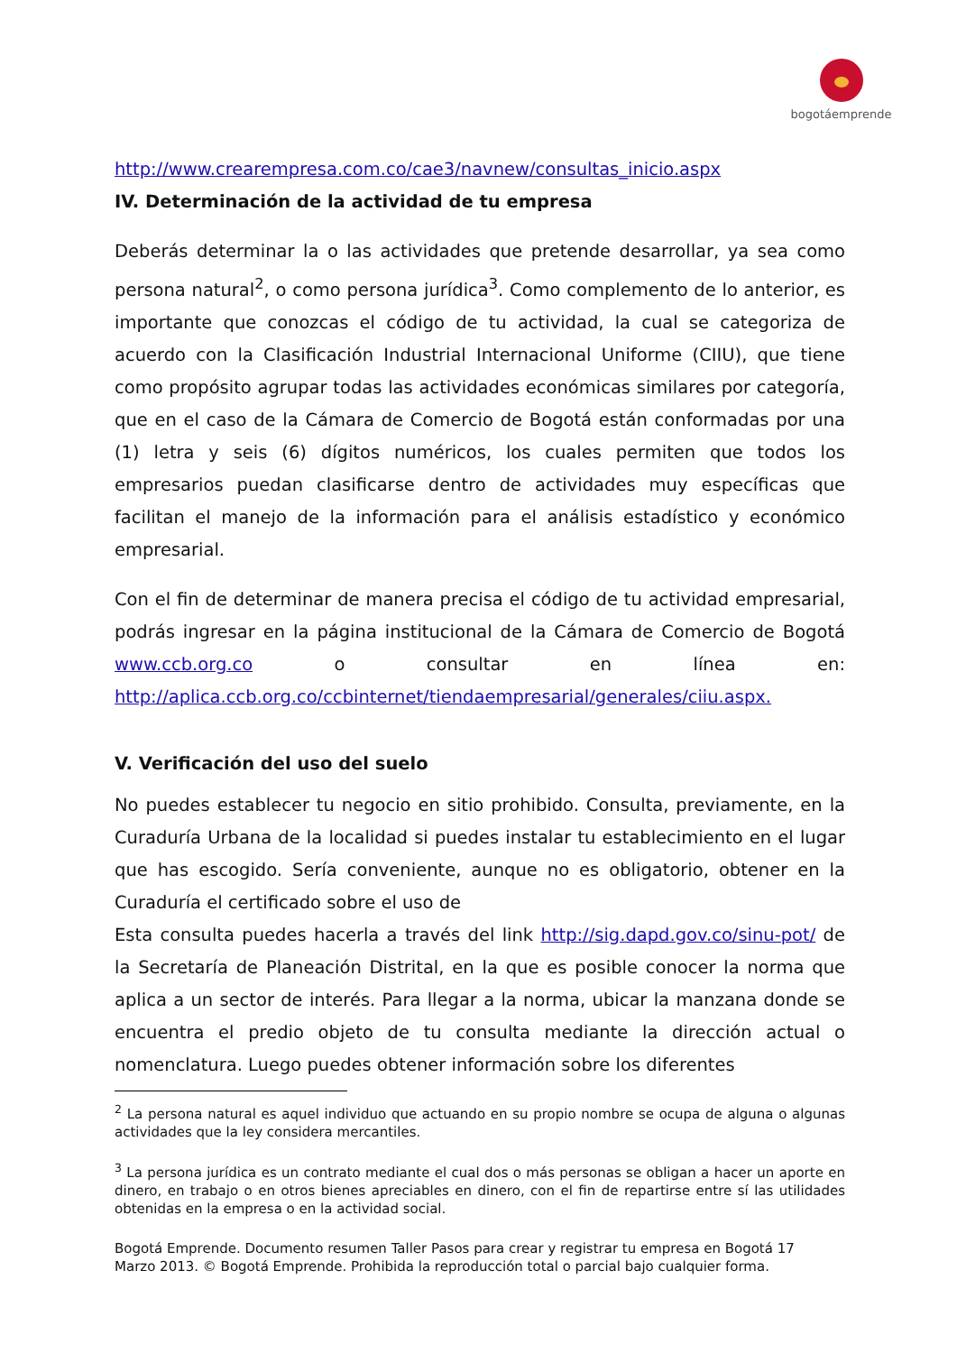bogotáemprende
http://www.crearempresa.com.co/cae3/navnew/consultas_inicio.aspx
IV. Determinación de la actividad de tu empresa
Deberás determinar la o las actividades que pretende desarrollar, ya sea como persona natural<sup>2</sup>, o como persona jurídica<sup>3</sup>. Como complemento de lo anterior, es importante que conozcas el código de tu actividad, la cual se categoriza de acuerdo con la Clasificación Industrial Internacional Uniforme (CIIU), que tiene como propósito agrupar todas las actividades económicas similares por categoría, que en el caso de la Cámara de Comercio de Bogotá están conformadas por una (1) letra y seis (6) dígitos numéricos, los cuales permiten que todos los empresarios puedan clasificarse dentro de actividades muy específicas que facilitan el manejo de la información para el análisis estadístico y económico empresarial.
Con el fin de determinar de manera precisa el código de tu actividad empresarial, podrás ingresar en la página institucional de la Cámara de Comercio de Bogotá www.ccb.org.co o consultar en línea en: http://aplica.ccb.org.co/ccbinternet/tiendaempresarial/generales/ciiu.aspx.
V. Verificación del uso del suelo
No puedes establecer tu negocio en sitio prohibido. Consulta, previamente, en la Curaduría Urbana de la localidad si puedes instalar tu establecimiento en el lugar que has escogido. Sería conveniente, aunque no es obligatorio, obtener en la Curaduría el certificado sobre el uso de
Esta consulta puedes hacerla a través del link http://sig.dapd.gov.co/sinu-pot/ de la Secretaría de Planeación Distrital, en la que es posible conocer la norma que aplica a un sector de interés. Para llegar a la norma, ubicar la manzana donde se encuentra el predio objeto de tu consulta mediante la dirección actual o nomenclatura. Luego puedes obtener información sobre los diferentes
<sup>2</sup> La persona natural es aquel individuo que actuando en su propio nombre se ocupa de alguna o algunas actividades que la ley considera mercantiles.
<sup>3</sup> La persona jurídica es un contrato mediante el cual dos o más personas se obligan a hacer un aporte en dinero, en trabajo o en otros bienes apreciables en dinero, con el fin de repartirse entre sí las utilidades obtenidas en la empresa o en la actividad social.
Bogotá Emprende. Documento resumen Taller Pasos para crear y registrar tu empresa en Bogotá 17
Marzo 2013. © Bogotá Emprende. Prohibida la reproducción total o parcial bajo cualquier forma.